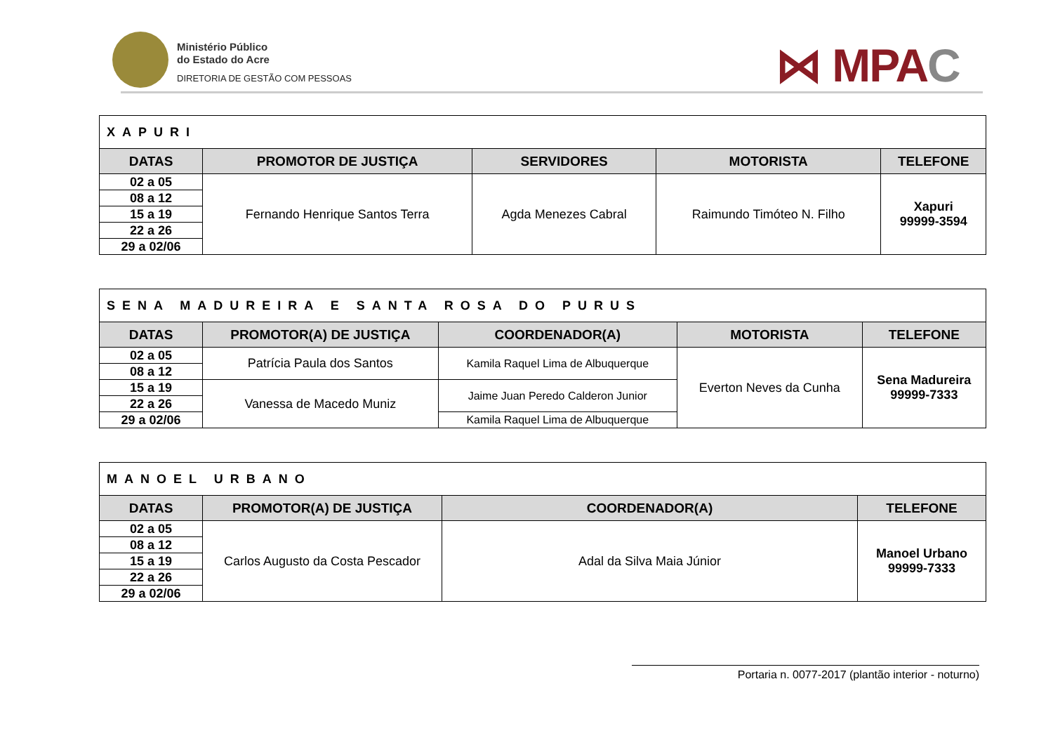Ministério Público
do Estado do Acre
DIRETORIA DE GESTÃO COM PESSOAS
⋈ MPAC
| XAPURI | | | | |
| --- | --- | --- | --- | --- |
| DATAS | PROMOTOR DE JUSTIÇA | SERVIDORES | MOTORISTA | TELEFONE |
| 02 a 05 | Fernando Henrique Santos Terra | Agda Menezes Cabral | Raimundo Timóteo N. Filho | Xapuri 99999-3594 |
| 08 a 12 | | | | |
| 15 a 19 | | | | |
| 22 a 26 | | | | |
| 29 a 02/06 | | | | |
| SENA MADUREIRA E SANTA ROSA DO PURUS | | | | |
| --- | --- | --- | --- | --- |
| DATAS | PROMOTOR(A) DE JUSTIÇA | COORDENADOR(A) | MOTORISTA | TELEFONE |
| 02 a 05 | Patrícia Paula dos Santos | Kamila Raquel Lima de Albuquerque | Everton Neves da Cunha | Sena Madureira 99999-7333 |
| 08 a 12 | | | | |
| 15 a 19 | Vanessa de Macedo Muniz | Jaime Juan Peredo Calderon Junior | | |
| 22 a 26 | | | | |
| 29 a 02/06 | | Kamila Raquel Lima de Albuquerque | | |
| MANOEL URBANO | | | |
| --- | --- | --- | --- |
| DATAS | PROMOTOR(A) DE JUSTIÇA | COORDENADOR(A) | TELEFONE |
| 02 a 05 | Carlos Augusto da Costa Pescador | Adal da Silva Maia Júnior | Manoel Urbano 99999-7333 |
| 08 a 12 | | | |
| 15 a 19 | | | |
| 22 a 26 | | | |
| 29 a 02/06 | | | |
Portaria n. 0077-2017 (plantão interior - noturno)